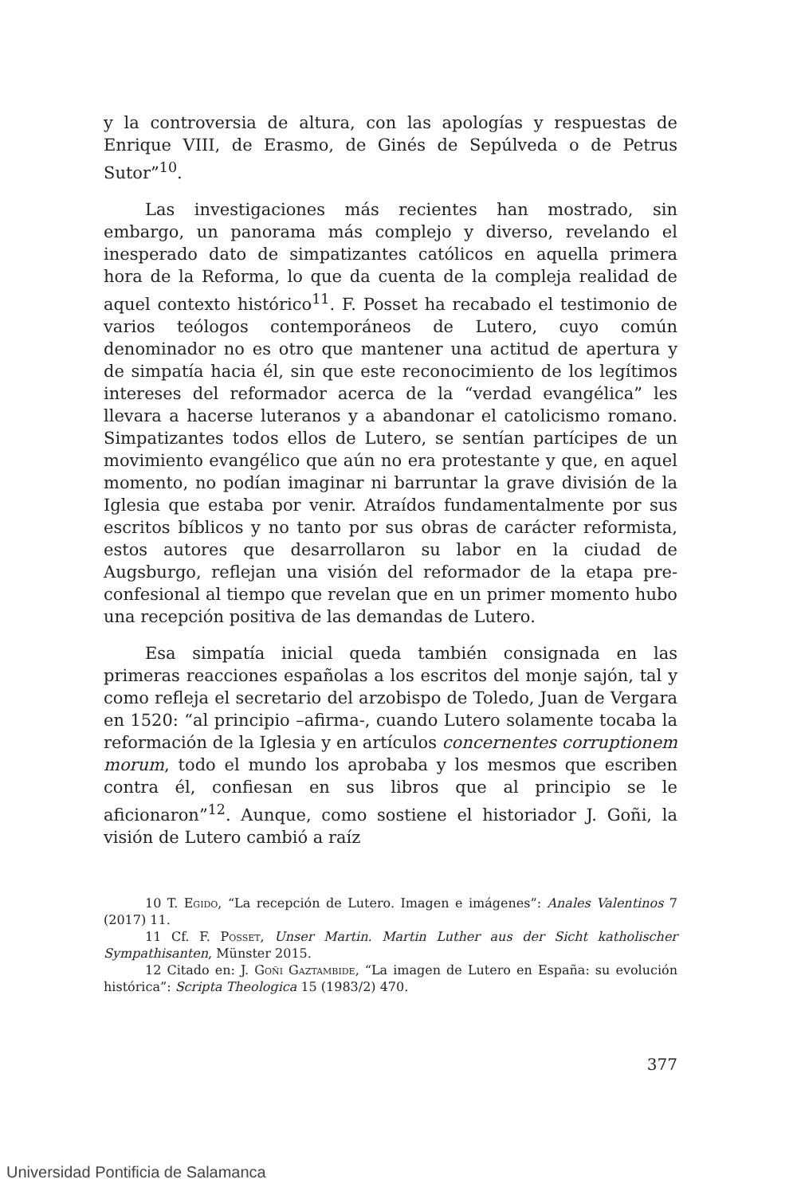y la controversia de altura, con las apologías y respuestas de Enrique VIII, de Erasmo, de Ginés de Sepúlveda o de Petrus Sutor”<sup>10</sup>.
Las investigaciones más recientes han mostrado, sin embargo, un panorama más complejo y diverso, revelando el inesperado dato de simpatizantes católicos en aquella primera hora de la Reforma, lo que da cuenta de la compleja realidad de aquel contexto histórico<sup>11</sup>. F. Posset ha recabado el testimonio de varios teólogos contemporáneos de Lutero, cuyo común denominador no es otro que mantener una actitud de apertura y de simpatía hacia él, sin que este reconocimiento de los legítimos intereses del reformador acerca de la “verdad evangélica” les llevara a hacerse luteranos y a abandonar el catolicismo romano. Simpatizantes todos ellos de Lutero, se sentían partícipes de un movimiento evangélico que aún no era protestante y que, en aquel momento, no podían imaginar ni barruntar la grave división de la Iglesia que estaba por venir. Atraídos fundamentalmente por sus escritos bíblicos y no tanto por sus obras de carácter reformista, estos autores que desarrollaron su labor en la ciudad de Augsburgo, reflejan una visión del reformador de la etapa pre-confesional al tiempo que revelan que en un primer momento hubo una recepción positiva de las demandas de Lutero.
Esa simpatía inicial queda también consignada en las primeras reacciones españolas a los escritos del monje sajón, tal y como refleja el secretario del arzobispo de Toledo, Juan de Vergara en 1520: “al principio –afirma-, cuando Lutero solamente tocaba la reformación de la Iglesia y en artículos concernentes corruptionem morum, todo el mundo los aprobaba y los mesmos que escriben contra él, confiesan en sus libros que al principio se le aficionaron”<sup>12</sup>. Aunque, como sostiene el historiador J. Goñi, la visión de Lutero cambió a raíz
10 T. Egido, “La recepción de Lutero. Imagen e imágenes”: Anales Valentinos 7 (2017) 11.
11 Cf. F. Posset, Unser Martin. Martin Luther aus der Sicht katholischer Sympathisanten, Münster 2015.
12 Citado en: J. Goñi Gaztambide, “La imagen de Lutero en España: su evolución histórica”: Scripta Theologica 15 (1983/2) 470.
377
Universidad Pontificia de Salamanca